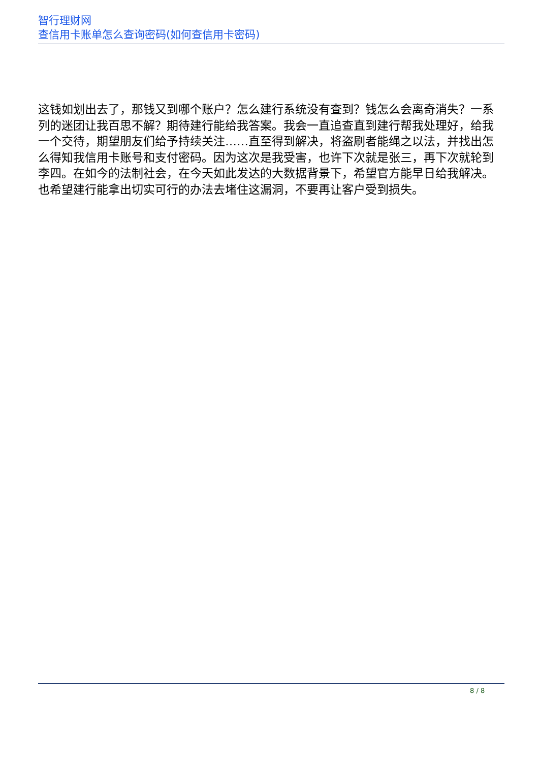智行理财网
查信用卡账单怎么查询密码(如何查信用卡密码)
这钱如划出去了，那钱又到哪个账户？怎么建行系统没有查到？钱怎么会离奇消失？一系列的迷团让我百思不解？期待建行能给我答案。我会一直追查直到建行帮我处理好，给我一个交待，期望朋友们给予持续关注……直至得到解决，将盗刷者能绳之以法，并找出怎么得知我信用卡账号和支付密码。因为这次是我受害，也许下次就是张三，再下次就轮到李四。在如今的法制社会，在今天如此发达的大数据背景下，希望官方能早日给我解决。也希望建行能拿出切实可行的办法去堵住这漏洞，不要再让客户受到损失。
8 / 8